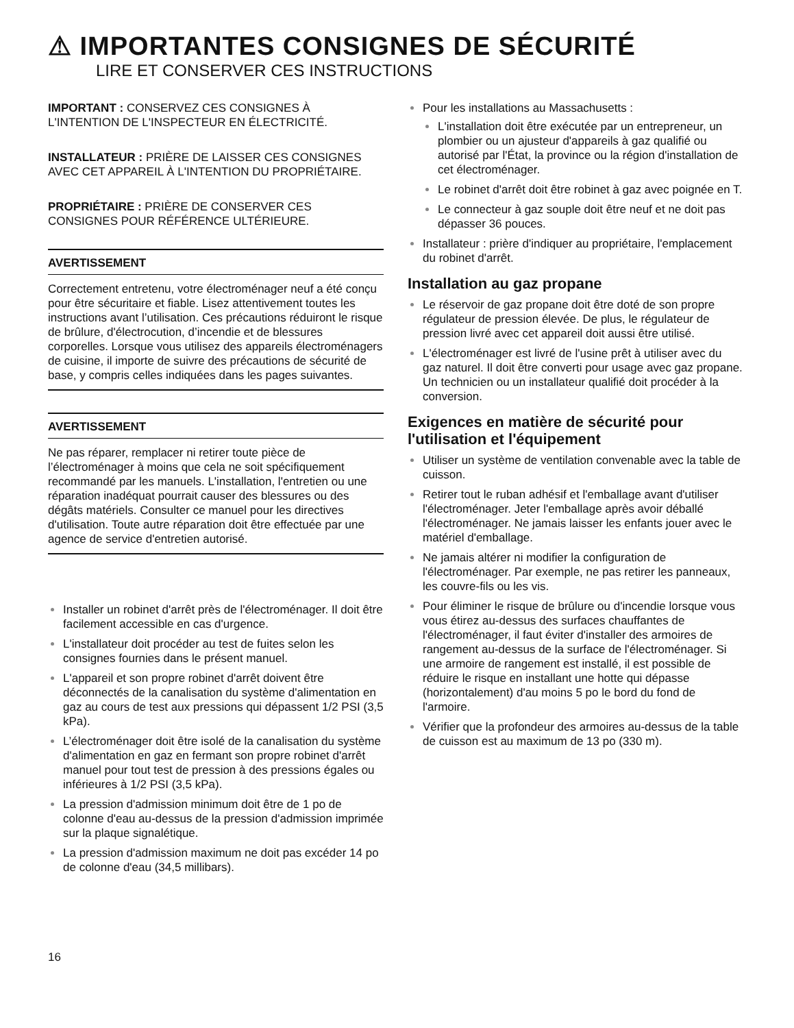⚠ IMPORTANTES CONSIGNES DE SÉCURITÉ
LIRE ET CONSERVER CES INSTRUCTIONS
IMPORTANT : CONSERVEZ CES CONSIGNES À L'INTENTION DE L'INSPECTEUR EN ÉLECTRICITÉ.
INSTALLATEUR : PRIÈRE DE LAISSER CES CONSIGNES AVEC CET APPAREIL À L'INTENTION DU PROPRIÉTAIRE.
PROPRIÉTAIRE : PRIÈRE DE CONSERVER CES CONSIGNES POUR RÉFÉRENCE ULTÉRIEURE.
AVERTISSEMENT
Correctement entretenu, votre électroménager neuf a été conçu pour être sécuritaire et fiable. Lisez attentivement toutes les instructions avant l’utilisation. Ces précautions réduiront le risque de brûlure, d'électrocution, d’incendie et de blessures corporelles. Lorsque vous utilisez des appareils électroménagers de cuisine, il importe de suivre des précautions de sécurité de base, y compris celles indiquées dans les pages suivantes.
AVERTISSEMENT
Ne pas réparer, remplacer ni retirer toute pièce de l’électroménager à moins que cela ne soit spécifiquement recommandé par les manuels. L'installation, l'entretien ou une réparation inadéquat pourrait causer des blessures ou des dégâts matériels. Consulter ce manuel pour les directives d'utilisation. Toute autre réparation doit être effectuée par une agence de service d'entretien autorisé.
Installer un robinet d'arrêt près de l'électroménager. Il doit être facilement accessible en cas d'urgence.
L'installateur doit procéder au test de fuites selon les consignes fournies dans le présent manuel.
L'appareil et son propre robinet d'arrêt doivent être déconnectés de la canalisation du système d'alimentation en gaz au cours de test aux pressions qui dépassent 1/2 PSI (3,5 kPa).
L’électroménager doit être isolé de la canalisation du système d'alimentation en gaz en fermant son propre robinet d'arrêt manuel pour tout test de pression à des pressions égales ou inférieures à 1/2 PSI (3,5 kPa).
La pression d'admission minimum doit être de 1 po de colonne d'eau au-dessus de la pression d'admission imprimée sur la plaque signalétique.
La pression d'admission maximum ne doit pas excéder 14 po de colonne d'eau (34,5 millibars).
16
Pour les installations au Massachusetts :
L'installation doit être exécutée par un entrepreneur, un plombier ou un ajusteur d'appareils à gaz qualifié ou autorisé par l'État, la province ou la région d'installation de cet électroménager.
Le robinet d'arrêt doit être robinet à gaz avec poignée en T.
Le connecteur à gaz souple doit être neuf et ne doit pas dépasser 36 pouces.
Installateur : prière d'indiquer au propriétaire, l'emplacement du robinet d'arrêt.
Installation au gaz propane
Le réservoir de gaz propane doit être doté de son propre régulateur de pression élevée. De plus, le régulateur de pression livré avec cet appareil doit aussi être utilisé.
L'électroménager est livré de l'usine prêt à utiliser avec du gaz naturel. Il doit être converti pour usage avec gaz propane. Un technicien ou un installateur qualifié doit procéder à la conversion.
Exigences en matière de sécurité pour l'utilisation et l'équipement
Utiliser un système de ventilation convenable avec la table de cuisson.
Retirer tout le ruban adhésif et l'emballage avant d'utiliser l'électroménager. Jeter l'emballage après avoir déballé l'électroménager. Ne jamais laisser les enfants jouer avec le matériel d'emballage.
Ne jamais altérer ni modifier la configuration de l'électroménager. Par exemple, ne pas retirer les panneaux, les couvre-fils ou les vis.
Pour éliminer le risque de brûlure ou d'incendie lorsque vous vous étirez au-dessus des surfaces chauffantes de l'électroménager, il faut éviter d'installer des armoires de rangement au-dessus de la surface de l'électroménager. Si une armoire de rangement est installé, il est possible de réduire le risque en installant une hotte qui dépasse (horizontalement) d'au moins 5 po le bord du fond de l'armoire.
Vérifier que la profondeur des armoires au-dessus de la table de cuisson est au maximum de 13 po (330 m).